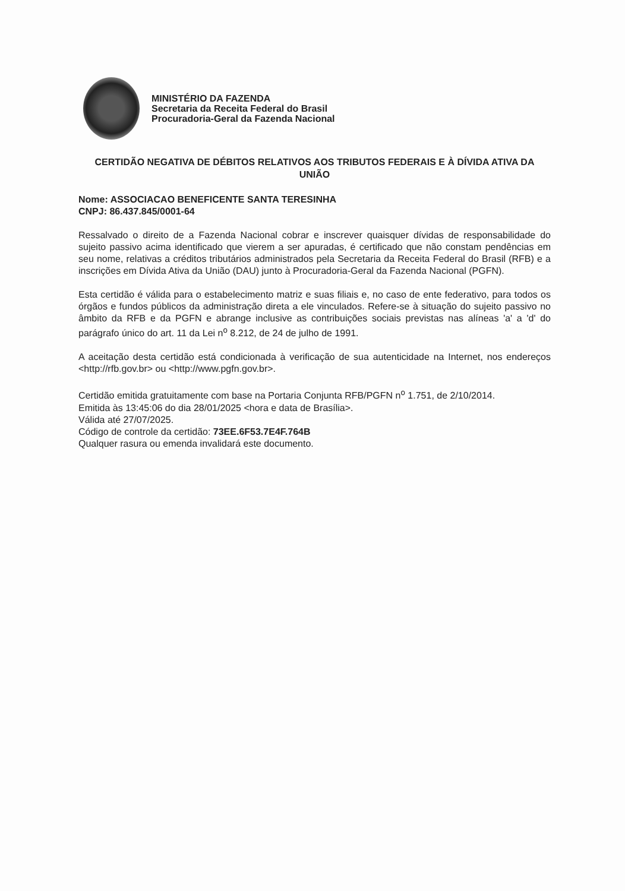MINISTÉRIO DA FAZENDA
Secretaria da Receita Federal do Brasil
Procuradoria-Geral da Fazenda Nacional
CERTIDÃO NEGATIVA DE DÉBITOS RELATIVOS AOS TRIBUTOS FEDERAIS E À DÍVIDA ATIVA DA UNIÃO
Nome: ASSOCIACAO BENEFICENTE SANTA TERESINHA
CNPJ: 86.437.845/0001-64
Ressalvado o direito de a Fazenda Nacional cobrar e inscrever quaisquer dívidas de responsabilidade do sujeito passivo acima identificado que vierem a ser apuradas, é certificado que não constam pendências em seu nome, relativas a créditos tributários administrados pela Secretaria da Receita Federal do Brasil (RFB) e a inscrições em Dívida Ativa da União (DAU) junto à Procuradoria-Geral da Fazenda Nacional (PGFN).
Esta certidão é válida para o estabelecimento matriz e suas filiais e, no caso de ente federativo, para todos os órgãos e fundos públicos da administração direta a ele vinculados. Refere-se à situação do sujeito passivo no âmbito da RFB e da PGFN e abrange inclusive as contribuições sociais previstas nas alíneas 'a' a 'd' do parágrafo único do art. 11 da Lei n<sup>o</sup> 8.212, de 24 de julho de 1991.
A aceitação desta certidão está condicionada à verificação de sua autenticidade na Internet, nos endereços <http://rfb.gov.br> ou <http://www.pgfn.gov.br>.
Certidão emitida gratuitamente com base na Portaria Conjunta RFB/PGFN n<sup>o</sup> 1.751, de 2/10/2014.
Emitida às 13:45:06 do dia 28/01/2025 <hora e data de Brasília>.
Válida até 27/07/2025.
Código de controle da certidão: 73EE.6F53.7E4F.764B
Qualquer rasura ou emenda invalidará este documento.